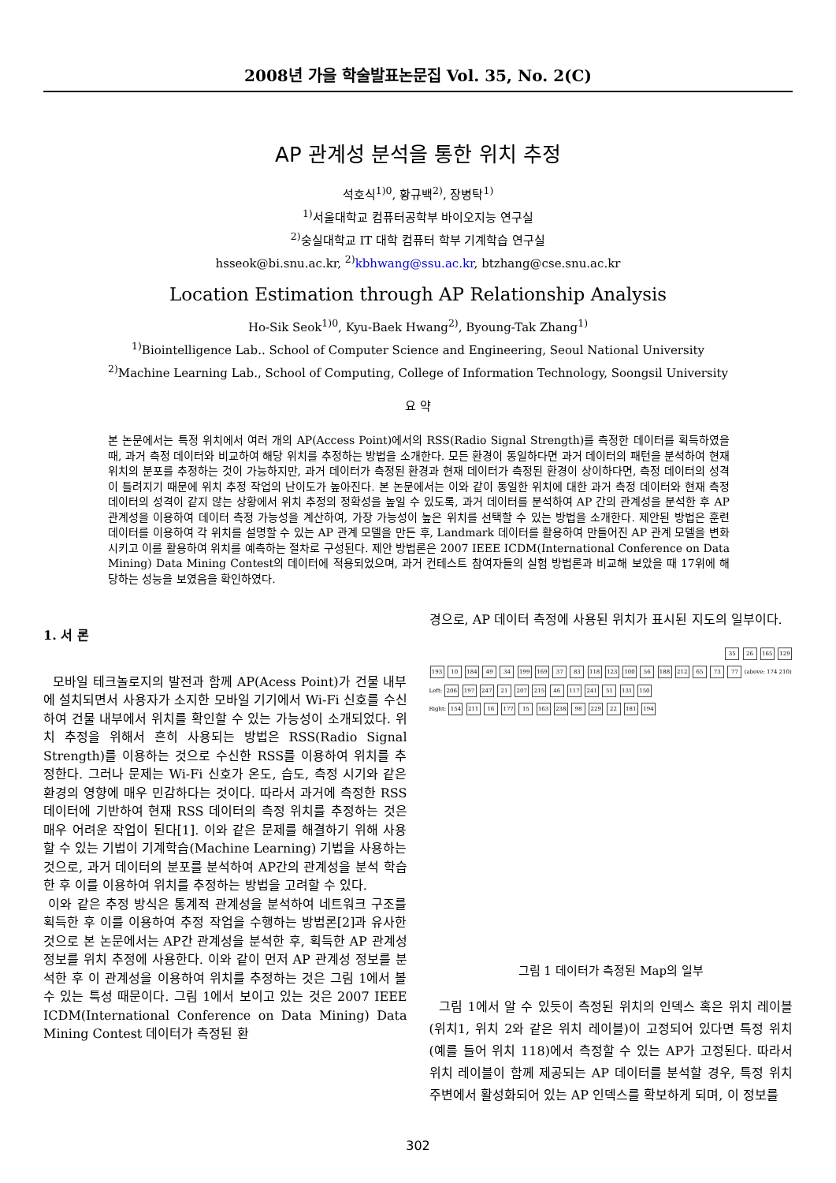2008년 가을 학술발표논문집 Vol. 35, No. 2(C)
AP 관계성 분석을 통한 위치 추정
석호식<sup>1)0</sup>, 황규백<sup>2)</sup>, 장병탁<sup>1)</sup>
<sup>1)</sup> 서울대학교 컴퓨터공학부 바이오지능 연구실
<sup>2)</sup> 숭실대학교 IT 대학 컴퓨터 학부 기계학습 연구실
hsseok@bi.snu.ac.kr, <sup>2)</sup>kbhwang@ssu.ac.kr, btzhang@cse.snu.ac.kr
Location Estimation through AP Relationship Analysis
Ho-Sik Seok<sup>1)0</sup>, Kyu-Baek Hwang<sup>2)</sup>, Byoung-Tak Zhang<sup>1)</sup>
<sup>1)</sup> Biointelligence Lab.. School of Computer Science and Engineering, Seoul National University
<sup>2)</sup> Machine Learning Lab., School of Computing, College of Information Technology, Soongsil University
요 약
본 논문에서는 특정 위치에서 여러 개의 AP(Access Point)에서의 RSS(Radio Signal Strength)를 측정한 데이터를 획득하였을 때, 과거 측정 데이터와 비교하여 해당 위치를 추정하는 방법을 소개한다. 모든 환경이 동일하다면 과거 데이터의 패턴을 분석하여 현재 위치의 분포를 추정하는 것이 가능하지만, 과거 데이터가 측정된 환경과 현재 데이터가 측정된 환경이 상이하다면, 측정 데이터의 성격이 틀려지기 때문에 위치 추정 작업의 난이도가 높아진다. 본 논문에서는 이와 같이 동일한 위치에 대한 과거 측정 데이터와 현재 측정 데이터의 성격이 같지 않는 상황에서 위치 추정의 정확성을 높일 수 있도록, 과거 데이터를 분석하여 AP 간의 관계성을 분석한 후 AP 관계성을 이용하여 데이터 측정 가능성을 계산하여, 가장 가능성이 높은 위치를 선택할 수 있는 방법을 소개한다. 제안된 방법은 훈련 데이터를 이용하여 각 위치를 설명할 수 있는 AP 관계 모델을 만든 후, Landmark 데이터를 활용하여 만들어진 AP 관계 모델을 변화시키고 이를 활용하여 위치를 예측하는 절차로 구성된다. 제안 방법론은 2007 IEEE ICDM(International Conference on Data Mining) Data Mining Contest의 데이터에 적용되었으며, 과거 컨테스트 참여자들의 실험 방법론과 비교해 보았을 때 17위에 해당하는 성능을 보였음을 확인하였다.
1. 서 론
모바일 테크놀로지의 발전과 함께 AP(Acess Point)가 건물 내부에 설치되면서 사용자가 소지한 모바일 기기에서 Wi-Fi 신호를 수신하여 건물 내부에서 위치를 확인할 수 있는 가능성이 소개되었다. 위치 추정을 위해서 흔히 사용되는 방법은 RSS(Radio Signal Strength)를 이용하는 것으로 수신한 RSS를 이용하여 위치를 추정한다. 그러나 문제는 Wi-Fi 신호가 온도, 습도, 측정 시기와 같은 환경의 영향에 매우 민감하다는 것이다. 따라서 과거에 측정한 RSS 데이터에 기반하여 현재 RSS 데이터의 측정 위치를 추정하는 것은 매우 어려운 작업이 된다[1]. 이와 같은 문제를 해결하기 위해 사용할 수 있는 기법이 기계학습(Machine Learning) 기법을 사용하는 것으로, 과거 데이터의 분포를 분석하여 AP간의 관계성을 분석 학습한 후 이를 이용하여 위치를 추정하는 방법을 고려할 수 있다.
이와 같은 추정 방식은 통계적 관계성을 분석하여 네트워크 구조를 획득한 후 이를 이용하여 추정 작업을 수행하는 방법론[2]과 유사한 것으로 본 논문에서는 AP간 관계성을 분석한 후, 획득한 AP 관계성 정보를 위치 추정에 사용한다. 이와 같이 먼저 AP 관계성 정보를 분석한 후 이 관계성을 이용하여 위치를 추정하는 것은 그림 1에서 볼 수 있는 특성 때문이다. 그림 1에서 보이고 있는 것은 2007 IEEE ICDM(International Conference on Data Mining) Data Mining Contest 데이터가 측정된 환
경으로, AP 데이터 측정에 사용된 위치가 표시된 지도의 일부이다.
35 26 165 129
193 10 184 49 34 199 169 37 83 118 123 100 56 188 212 65 73 77 (above: 174 210)
Left: 206 197 247 21 207 215 46 117 241 51 131 150
Right: 154 211 16 177 15 163 238 98 229 22 181 194
그림 1 데이터가 측정된 Map의 일부
그림 1에서 알 수 있듯이 측정된 위치의 인덱스 혹은 위치 레이블(위치1, 위치 2와 같은 위치 레이블)이 고정되어 있다면 특정 위치(예를 들어 위치 118)에서 측정할 수 있는 AP가 고정된다. 따라서 위치 레이블이 함께 제공되는 AP 데이터를 분석할 경우, 특정 위치 주변에서 활성화되어 있는 AP 인덱스를 확보하게 되며, 이 정보를
302